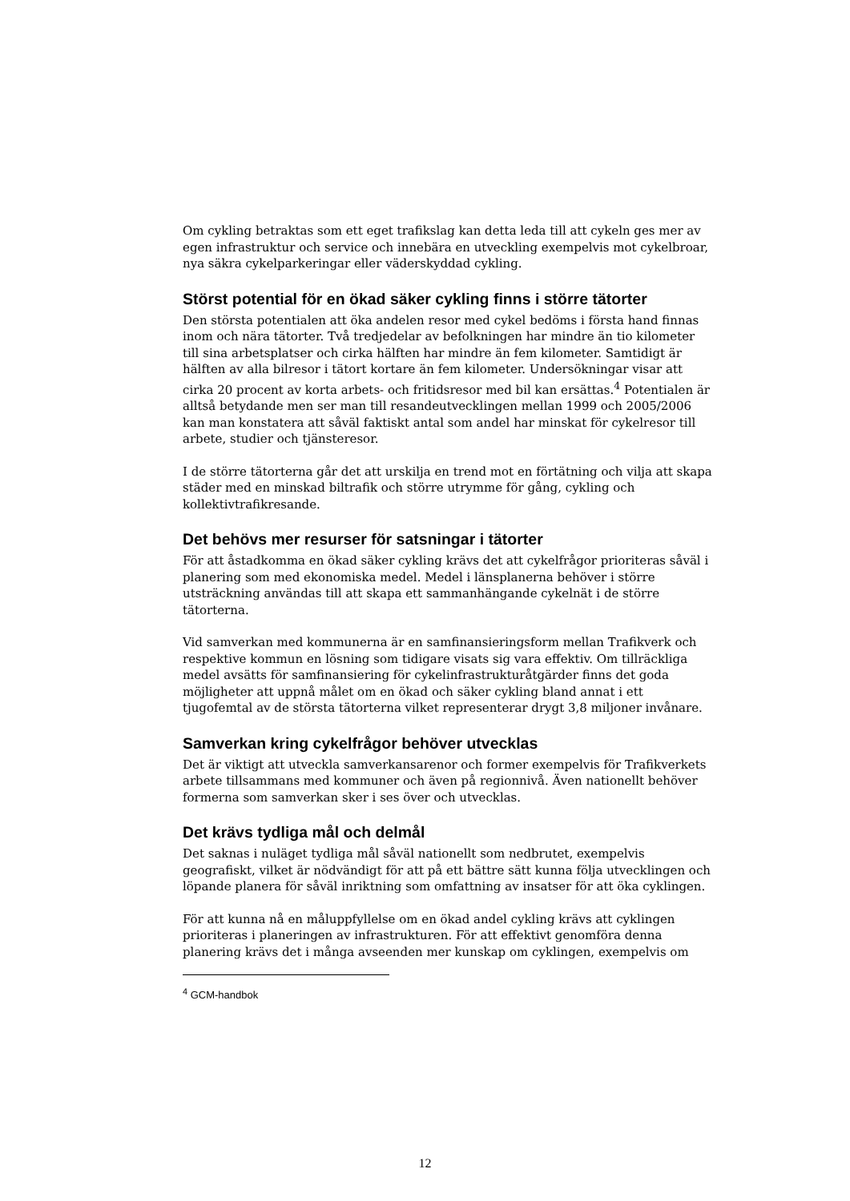Om cykling betraktas som ett eget trafikslag kan detta leda till att cykeln ges mer av egen infrastruktur och service och innebära en utveckling exempelvis mot cykelbroar, nya säkra cykelparkeringar eller väderskyddad cykling.
Störst potential för en ökad säker cykling finns i större tätorter
Den största potentialen att öka andelen resor med cykel bedöms i första hand finnas inom och nära tätorter. Två tredjedelar av befolkningen har mindre än tio kilometer till sina arbetsplatser och cirka hälften har mindre än fem kilometer. Samtidigt är hälften av alla bilresor i tätort kortare än fem kilometer. Undersökningar visar att cirka 20 procent av korta arbets- och fritidsresor med bil kan ersättas.<sup>4</sup> Potentialen är alltså betydande men ser man till resandeutvecklingen mellan 1999 och 2005/2006 kan man konstatera att såväl faktiskt antal som andel har minskat för cykelresor till arbete, studier och tjänsteresor.
I de större tätorterna går det att urskilja en trend mot en förtätning och vilja att skapa städer med en minskad biltrafik och större utrymme för gång, cykling och kollektivtrafikresande.
Det behövs mer resurser för satsningar i tätorter
För att åstadkomma en ökad säker cykling krävs det att cykelfrågor prioriteras såväl i planering som med ekonomiska medel. Medel i länsplanerna behöver i större utsträckning användas till att skapa ett sammanhängande cykelnät i de större tätorterna.
Vid samverkan med kommunerna är en samfinansieringsform mellan Trafikverk och respektive kommun en lösning som tidigare visats sig vara effektiv. Om tillräckliga medel avsätts för samfinansiering för cykelinfrastrukturåtgärder finns det goda möjligheter att uppnå målet om en ökad och säker cykling bland annat i ett tjugofemtal av de största tätorterna vilket representerar drygt 3,8 miljoner invånare.
Samverkan kring cykelfrågor behöver utvecklas
Det är viktigt att utveckla samverkansarenor och former exempelvis för Trafikverkets arbete tillsammans med kommuner och även på regionnivå. Även nationellt behöver formerna som samverkan sker i ses över och utvecklas.
Det krävs tydliga mål och delmål
Det saknas i nuläget tydliga mål såväl nationellt som nedbrutet, exempelvis geografiskt, vilket är nödvändigt för att på ett bättre sätt kunna följa utvecklingen och löpande planera för såväl inriktning som omfattning av insatser för att öka cyklingen.
För att kunna nå en måluppfyllelse om en ökad andel cykling krävs att cyklingen prioriteras i planeringen av infrastrukturen. För att effektivt genomföra denna planering krävs det i många avseenden mer kunskap om cyklingen, exempelvis om
<sup>4</sup> GCM-handbok
12